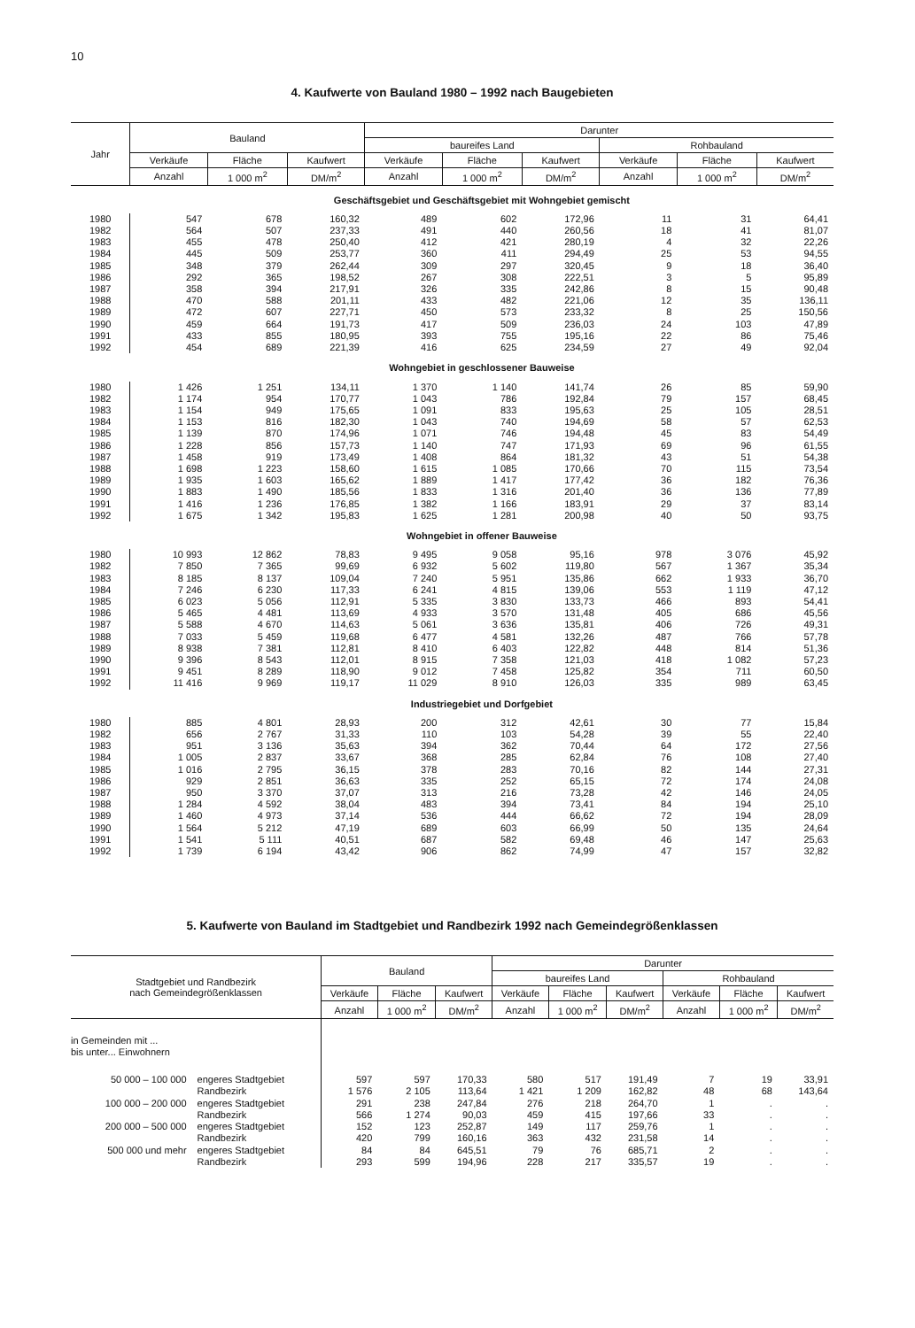10
4. Kaufwerte von Bauland 1980 – 1992 nach Baugebieten
| Jahr | Bauland | | | Darunter | | | | | |
| --- | --- | --- | --- | --- | --- | --- | --- | --- | --- |
| | | | | baureifes Land | | | Rohbauland | | |
| | Verkäufe | Fläche | Kaufwert | Verkäufe | Fläche | Kaufwert | Verkäufe | Fläche | Kaufwert |
| | Anzahl | 1 000 m<sup>2</sup> | DM/m<sup>2</sup> | Anzahl | 1 000 m<sup>2</sup> | DM/m<sup>2</sup> | Anzahl | 1 000 m<sup>2</sup> | DM/m<sup>2</sup> |
| | Geschäftsgebiet und Geschäftsgebiet mit Wohngebiet gemischt | | | | | | | | |
| 1980 | 547 | 678 | 160,32 | 489 | 602 | 172,96 | 11 | 31 | 64,41 |
| 1982 | 564 | 507 | 237,33 | 491 | 440 | 260,56 | 18 | 41 | 81,07 |
| 1983 | 455 | 478 | 250,40 | 412 | 421 | 280,19 | 4 | 32 | 22,26 |
| 1984 | 445 | 509 | 253,77 | 360 | 411 | 294,49 | 25 | 53 | 94,55 |
| 1985 | 348 | 379 | 262,44 | 309 | 297 | 320,45 | 9 | 18 | 36,40 |
| 1986 | 292 | 365 | 198,52 | 267 | 308 | 222,51 | 3 | 5 | 95,89 |
| 1987 | 358 | 394 | 217,91 | 326 | 335 | 242,86 | 8 | 15 | 90,48 |
| 1988 | 470 | 588 | 201,11 | 433 | 482 | 221,06 | 12 | 35 | 136,11 |
| 1989 | 472 | 607 | 227,71 | 450 | 573 | 233,32 | 8 | 25 | 150,56 |
| 1990 | 459 | 664 | 191,73 | 417 | 509 | 236,03 | 24 | 103 | 47,89 |
| 1991 | 433 | 855 | 180,95 | 393 | 755 | 195,16 | 22 | 86 | 75,46 |
| 1992 | 454 | 689 | 221,39 | 416 | 625 | 234,59 | 27 | 49 | 92,04 |
| | Wohngebiet in geschlossener Bauweise | | | | | | | | |
| 1980 | 1 426 | 1 251 | 134,11 | 1 370 | 1 140 | 141,74 | 26 | 85 | 59,90 |
| 1982 | 1 174 | 954 | 170,77 | 1 043 | 786 | 192,84 | 79 | 157 | 68,45 |
| 1983 | 1 154 | 949 | 175,65 | 1 091 | 833 | 195,63 | 25 | 105 | 28,51 |
| 1984 | 1 153 | 816 | 182,30 | 1 043 | 740 | 194,69 | 58 | 57 | 62,53 |
| 1985 | 1 139 | 870 | 174,96 | 1 071 | 746 | 194,48 | 45 | 83 | 54,49 |
| 1986 | 1 228 | 856 | 157,73 | 1 140 | 747 | 171,93 | 69 | 96 | 61,55 |
| 1987 | 1 458 | 919 | 173,49 | 1 408 | 864 | 181,32 | 43 | 51 | 54,38 |
| 1988 | 1 698 | 1 223 | 158,60 | 1 615 | 1 085 | 170,66 | 70 | 115 | 73,54 |
| 1989 | 1 935 | 1 603 | 165,62 | 1 889 | 1 417 | 177,42 | 36 | 182 | 76,36 |
| 1990 | 1 883 | 1 490 | 185,56 | 1 833 | 1 316 | 201,40 | 36 | 136 | 77,89 |
| 1991 | 1 416 | 1 236 | 176,85 | 1 382 | 1 166 | 183,91 | 29 | 37 | 83,14 |
| 1992 | 1 675 | 1 342 | 195,83 | 1 625 | 1 281 | 200,98 | 40 | 50 | 93,75 |
| | Wohngebiet in offener Bauweise | | | | | | | | |
| 1980 | 10 993 | 12 862 | 78,83 | 9 495 | 9 058 | 95,16 | 978 | 3 076 | 45,92 |
| 1982 | 7 850 | 7 365 | 99,69 | 6 932 | 5 602 | 119,80 | 567 | 1 367 | 35,34 |
| 1983 | 8 185 | 8 137 | 109,04 | 7 240 | 5 951 | 135,86 | 662 | 1 933 | 36,70 |
| 1984 | 7 246 | 6 230 | 117,33 | 6 241 | 4 815 | 139,06 | 553 | 1 119 | 47,12 |
| 1985 | 6 023 | 5 056 | 112,91 | 5 335 | 3 830 | 133,73 | 466 | 893 | 54,41 |
| 1986 | 5 465 | 4 481 | 113,69 | 4 933 | 3 570 | 131,48 | 405 | 686 | 45,56 |
| 1987 | 5 588 | 4 670 | 114,63 | 5 061 | 3 636 | 135,81 | 406 | 726 | 49,31 |
| 1988 | 7 033 | 5 459 | 119,68 | 6 477 | 4 581 | 132,26 | 487 | 766 | 57,78 |
| 1989 | 8 938 | 7 381 | 112,81 | 8 410 | 6 403 | 122,82 | 448 | 814 | 51,36 |
| 1990 | 9 396 | 8 543 | 112,01 | 8 915 | 7 358 | 121,03 | 418 | 1 082 | 57,23 |
| 1991 | 9 451 | 8 289 | 118,90 | 9 012 | 7 458 | 125,82 | 354 | 711 | 60,50 |
| 1992 | 11 416 | 9 969 | 119,17 | 11 029 | 8 910 | 126,03 | 335 | 989 | 63,45 |
| | Industriegebiet und Dorfgebiet | | | | | | | | |
| 1980 | 885 | 4 801 | 28,93 | 200 | 312 | 42,61 | 30 | 77 | 15,84 |
| 1982 | 656 | 2 767 | 31,33 | 110 | 103 | 54,28 | 39 | 55 | 22,40 |
| 1983 | 951 | 3 136 | 35,63 | 394 | 362 | 70,44 | 64 | 172 | 27,56 |
| 1984 | 1 005 | 2 837 | 33,67 | 368 | 285 | 62,84 | 76 | 108 | 27,40 |
| 1985 | 1 016 | 2 795 | 36,15 | 378 | 283 | 70,16 | 82 | 144 | 27,31 |
| 1986 | 929 | 2 851 | 36,63 | 335 | 252 | 65,15 | 72 | 174 | 24,08 |
| 1987 | 950 | 3 370 | 37,07 | 313 | 216 | 73,28 | 42 | 146 | 24,05 |
| 1988 | 1 284 | 4 592 | 38,04 | 483 | 394 | 73,41 | 84 | 194 | 25,10 |
| 1989 | 1 460 | 4 973 | 37,14 | 536 | 444 | 66,62 | 72 | 194 | 28,09 |
| 1990 | 1 564 | 5 212 | 47,19 | 689 | 603 | 66,99 | 50 | 135 | 24,64 |
| 1991 | 1 541 | 5 111 | 40,51 | 687 | 582 | 69,48 | 46 | 147 | 25,63 |
| 1992 | 1 739 | 6 194 | 43,42 | 906 | 862 | 74,99 | 47 | 157 | 32,82 |
5. Kaufwerte von Bauland im Stadtgebiet und Randbezirk 1992 nach Gemeindegrößenklassen
| Stadtgebiet und Randbezirk nach Gemeindegrößenklassen | | Bauland | | | Darunter | | | | | |
| --- | --- | --- | --- | --- | --- | --- | --- | --- | --- | --- |
| | | | | | baureifes Land | | | Rohbauland | | |
| | | Verkäufe | Fläche | Kaufwert | Verkäufe | Fläche | Kaufwert | Verkäufe | Fläche | Kaufwert |
| | | Anzahl | 1 000 m<sup>2</sup> | DM/m<sup>2</sup> | Anzahl | 1 000 m<sup>2</sup> | DM/m<sup>2</sup> | Anzahl | 1 000 m<sup>2</sup> | DM/m<sup>2</sup> |
| in Gemeinden mit ... bis unter... Einwohnern | | | | | | | | | | |
| 50 000 – 100 000 | engeres Stadtgebiet | 597 | 597 | 170,33 | 580 | 517 | 191,49 | 7 | 19 | 33,91 |
| | Randbezirk | 1 576 | 2 105 | 113,64 | 1 421 | 1 209 | 162,82 | 48 | 68 | 143,64 |
| 100 000 – 200 000 | engeres Stadtgebiet | 291 | 238 | 247,84 | 276 | 218 | 264,70 | 1 | . | . |
| | Randbezirk | 566 | 1 274 | 90,03 | 459 | 415 | 197,66 | 33 | . | . |
| 200 000 – 500 000 | engeres Stadtgebiet | 152 | 123 | 252,87 | 149 | 117 | 259,76 | 1 | . | . |
| | Randbezirk | 420 | 799 | 160,16 | 363 | 432 | 231,58 | 14 | . | . |
| 500 000 und mehr | engeres Stadtgebiet | 84 | 84 | 645,51 | 79 | 76 | 685,71 | 2 | . | . |
| | Randbezirk | 293 | 599 | 194,96 | 228 | 217 | 335,57 | 19 | . | . |